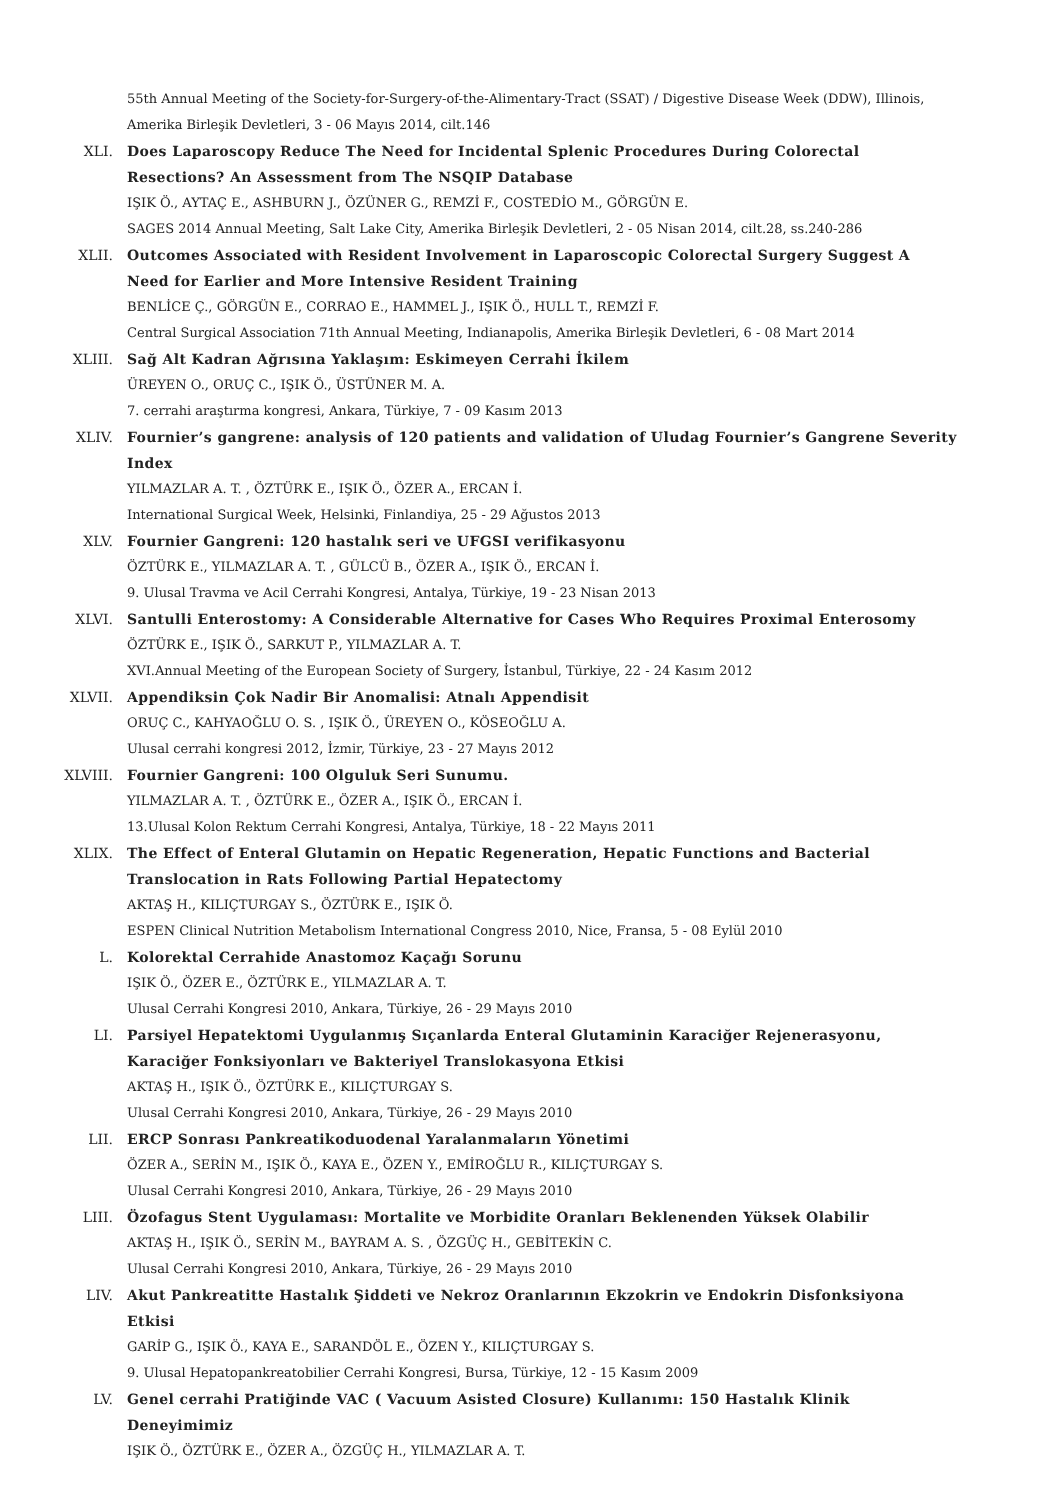55th Annual Meeting of the Society-for-Surgery-of-the-Alimentary-Tract (SSAT) / Digestive Disease Week (DDW), Illinois, Amerika Birleşik Devletleri, 3 - 06 Mayıs 2014, cilt.146
XLI. Does Laparoscopy Reduce The Need for Incidental Splenic Procedures During Colorectal Resections? An Assessment from The NSQIP Database
IŞIK Ö., AYTAÇ E., ASHBURN J., ÖZÜNER G., REMZİ F., COSTEDİO M., GÖRGÜN E.
SAGES 2014 Annual Meeting, Salt Lake City, Amerika Birleşik Devletleri, 2 - 05 Nisan 2014, cilt.28, ss.240-286
XLII. Outcomes Associated with Resident Involvement in Laparoscopic Colorectal Surgery Suggest A Need for Earlier and More Intensive Resident Training
BENLİCE Ç., GÖRGÜN E., CORRAO E., HAMMEL J., IŞIK Ö., HULL T., REMZİ F.
Central Surgical Association 71th Annual Meeting, Indianapolis, Amerika Birleşik Devletleri, 6 - 08 Mart 2014
XLIII. Sağ Alt Kadran Ağrısına Yaklaşım: Eskimeyen Cerrahi İkilem
ÜREYEN O., ORUÇ C., IŞIK Ö., ÜSTÜNER M. A.
7. cerrahi araştırma kongresi, Ankara, Türkiye, 7 - 09 Kasım 2013
XLIV. Fournier’s gangrene: analysis of 120 patients and validation of Uludag Fournier’s Gangrene Severity Index
YILMAZLAR A. T. , ÖZTÜRK E., IŞIK Ö., ÖZER A., ERCAN İ.
International Surgical Week, Helsinki, Finlandiya, 25 - 29 Ağustos 2013
XLV. Fournier Gangreni: 120 hastalık seri ve UFGSI verifikasyonu
ÖZTÜRK E., YILMAZLAR A. T. , GÜLCÜ B., ÖZER A., IŞIK Ö., ERCAN İ.
9. Ulusal Travma ve Acil Cerrahi Kongresi, Antalya, Türkiye, 19 - 23 Nisan 2013
XLVI. Santulli Enterostomy: A Considerable Alternative for Cases Who Requires Proximal Enterosomy
ÖZTÜRK E., IŞIK Ö., SARKUT P., YILMAZLAR A. T.
XVI.Annual Meeting of the European Society of Surgery, İstanbul, Türkiye, 22 - 24 Kasım 2012
XLVII. Appendiksin Çok Nadir Bir Anomalisi: Atnalı Appendisit
ORUÇ C., KAHYAOĞLU O. S. , IŞIK Ö., ÜREYEN O., KÖSEOĞLU A.
Ulusal cerrahi kongresi 2012, İzmir, Türkiye, 23 - 27 Mayıs 2012
XLVIII. Fournier Gangreni: 100 Olguluk Seri Sunumu.
YILMAZLAR A. T. , ÖZTÜRK E., ÖZER A., IŞIK Ö., ERCAN İ.
13.Ulusal Kolon Rektum Cerrahi Kongresi, Antalya, Türkiye, 18 - 22 Mayıs 2011
XLIX. The Effect of Enteral Glutamin on Hepatic Regeneration, Hepatic Functions and Bacterial Translocation in Rats Following Partial Hepatectomy
AKTAŞ H., KILIÇTURGAY S., ÖZTÜRK E., IŞIK Ö.
ESPEN Clinical Nutrition Metabolism International Congress 2010, Nice, Fransa, 5 - 08 Eylül 2010
L. Kolorektal Cerrahide Anastomoz Kaçağı Sorunu
IŞIK Ö., ÖZER E., ÖZTÜRK E., YILMAZLAR A. T.
Ulusal Cerrahi Kongresi 2010, Ankara, Türkiye, 26 - 29 Mayıs 2010
LI. Parsiyel Hepatektomi Uygulanmış Sıçanlarda Enteral Glutaminin Karaciğer Rejenerasyonu, Karaciğer Fonksiyonları ve Bakteriyel Translokasyona Etkisi
AKTAŞ H., IŞIK Ö., ÖZTÜRK E., KILIÇTURGAY S.
Ulusal Cerrahi Kongresi 2010, Ankara, Türkiye, 26 - 29 Mayıs 2010
LII. ERCP Sonrası Pankreatikoduodenal Yaralanmaların Yönetimi
ÖZER A., SERİN M., IŞIK Ö., KAYA E., ÖZEN Y., EMİROĞLU R., KILIÇTURGAY S.
Ulusal Cerrahi Kongresi 2010, Ankara, Türkiye, 26 - 29 Mayıs 2010
LIII. Özofagus Stent Uygulaması: Mortalite ve Morbidite Oranları Beklenenden Yüksek Olabilir
AKTAŞ H., IŞIK Ö., SERİN M., BAYRAM A. S. , ÖZGÜÇ H., GEBİTEKİN C.
Ulusal Cerrahi Kongresi 2010, Ankara, Türkiye, 26 - 29 Mayıs 2010
LIV. Akut Pankreatitte Hastalık Şiddeti ve Nekroz Oranlarının Ekzokrin ve Endokrin Disfonksiyona Etkisi
GARİP G., IŞIK Ö., KAYA E., SARANDÖL E., ÖZEN Y., KILIÇTURGAY S.
9. Ulusal Hepatopankreatobilier Cerrahi Kongresi, Bursa, Türkiye, 12 - 15 Kasım 2009
LV. Genel cerrahi Pratiğinde VAC ( Vacuum Asisted Closure) Kullanımı: 150 Hastalık Klinik Deneyimimiz
IŞIK Ö., ÖZTÜRK E., ÖZER A., ÖZGÜÇ H., YILMAZLAR A. T.